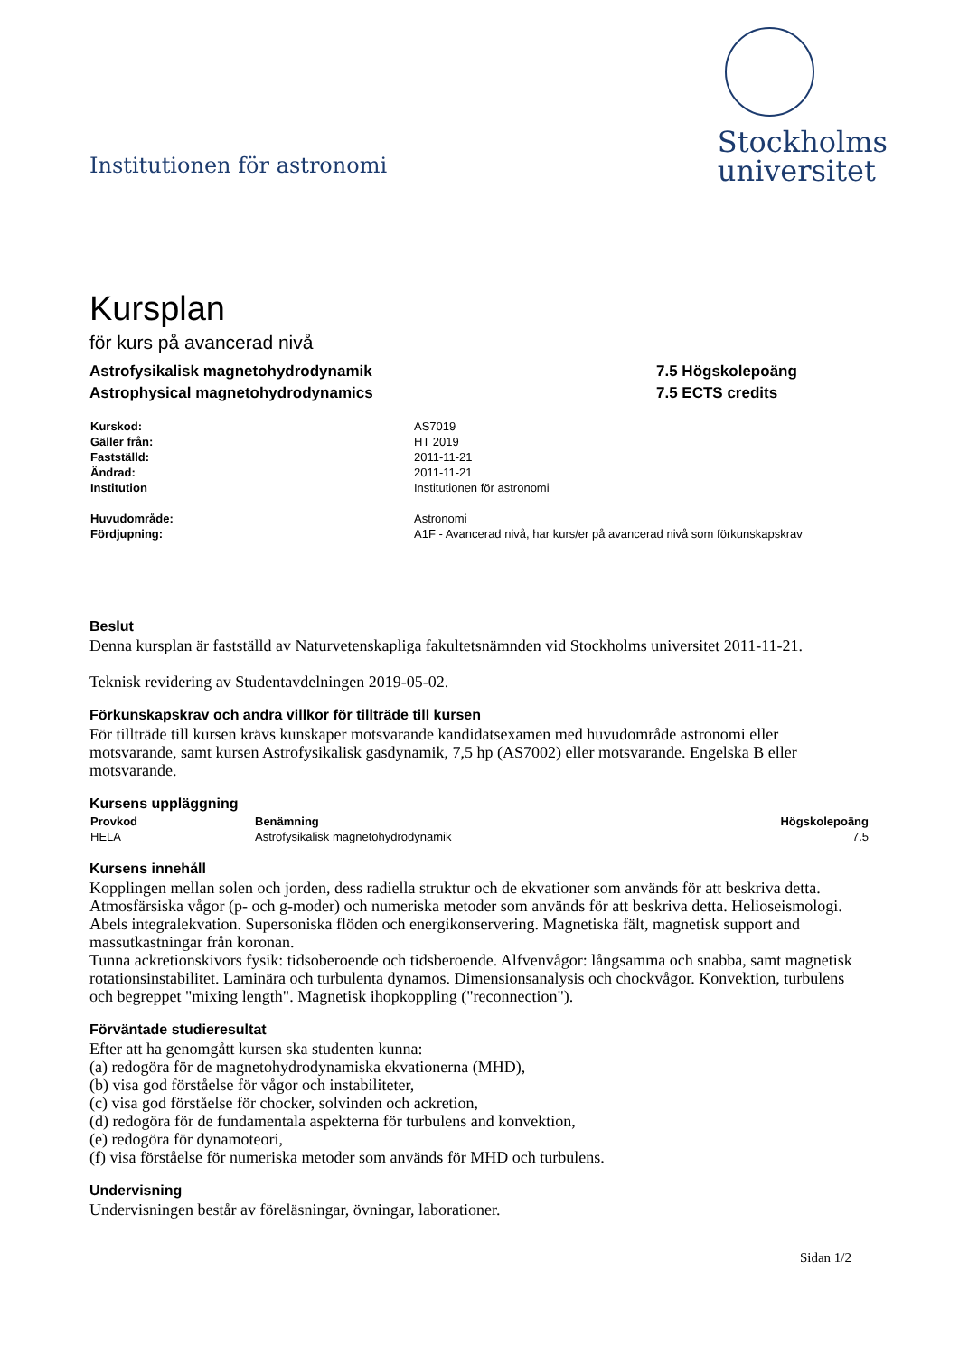Institutionen för astronomi
Stockholms
universitet
Kursplan
för kurs på avancerad nivå
Astrofysikalisk magnetohydrodynamik
Astrophysical magnetohydrodynamics
7.5 Högskolepoäng
7.5 ECTS credits
| Kurskod: | AS7019 |
| Gäller från: | HT 2019 |
| Fastställd: | 2011-11-21 |
| Ändrad: | 2011-11-21 |
| Institution | Institutionen för astronomi |
| Huvudområde: | Astronomi |
| Fördjupning: | A1F - Avancerad nivå, har kurs/er på avancerad nivå som förkunskapskrav |
Beslut
Denna kursplan är fastställd av Naturvetenskapliga fakultetsnämnden vid Stockholms universitet 2011-11-21.
Teknisk revidering av Studentavdelningen 2019-05-02.
Förkunskapskrav och andra villkor för tillträde till kursen
För tillträde till kursen krävs kunskaper motsvarande kandidatsexamen med huvudområde astronomi eller motsvarande, samt kursen Astrofysikalisk gasdynamik, 7,5 hp (AS7002) eller motsvarande. Engelska B eller motsvarande.
Kursens uppläggning
| Provkod | Benämning | Högskolepoäng |
| --- | --- | --- |
| HELA | Astrofysikalisk magnetohydrodynamik | 7.5 |
Kursens innehåll
Kopplingen mellan solen och jorden, dess radiella struktur och de ekvationer som används för att beskriva detta. Atmosfärsiska vågor (p- och g-moder) och numeriska metoder som används för att beskriva detta. Helioseismologi. Abels integralekvation. Supersoniska flöden och energikonservering. Magnetiska fält, magnetisk support and massutkastningar från koronan.
Tunna ackretionskivors fysik: tidsoberoende och tidsberoende. Alfvenvågor: långsamma och snabba, samt magnetisk rotationsinstabilitet. Laminära och turbulenta dynamos. Dimensionsanalysis och chockvågor. Konvektion, turbulens och begreppet "mixing length". Magnetisk ihopkoppling ("reconnection").
Förväntade studieresultat
Efter att ha genomgått kursen ska studenten kunna:
(a) redogöra för de magnetohydrodynamiska ekvationerna (MHD),
(b) visa god förståelse för vågor och instabiliteter,
(c) visa god förståelse för chocker, solvinden och ackretion,
(d) redogöra för de fundamentala aspekterna för turbulens and konvektion,
(e) redogöra för dynamoteori,
(f) visa förståelse för numeriska metoder som används för MHD och turbulens.
Undervisning
Undervisningen består av föreläsningar, övningar, laborationer.
Sidan 1/2